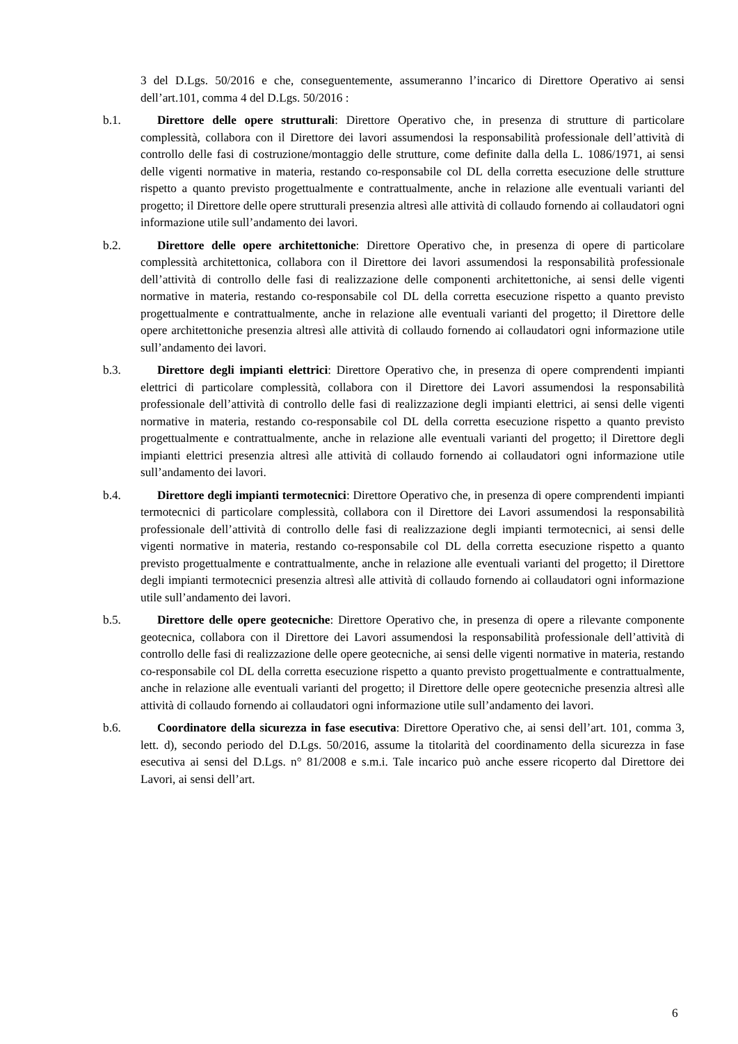3 del D.Lgs. 50/2016 e che, conseguentemente, assumeranno l’incarico di Direttore Operativo ai sensi dell’art.101, comma 4 del D.Lgs. 50/2016 :
b.1. Direttore delle opere strutturali: Direttore Operativo che, in presenza di strutture di particolare complessità, collabora con il Direttore dei lavori assumendosi la responsabilità professionale dell’attività di controllo delle fasi di costruzione/montaggio delle strutture, come definite dalla della L. 1086/1971, ai sensi delle vigenti normative in materia, restando co-responsabile col DL della corretta esecuzione delle strutture rispetto a quanto previsto progettualmente e contrattualmente, anche in relazione alle eventuali varianti del progetto; il Direttore delle opere strutturali presenzia altresì alle attività di collaudo fornendo ai collaudatori ogni informazione utile sull’andamento dei lavori.
b.2. Direttore delle opere architettoniche: Direttore Operativo che, in presenza di opere di particolare complessità architettonica, collabora con il Direttore dei lavori assumendosi la responsabilità professionale dell’attività di controllo delle fasi di realizzazione delle componenti architettoniche, ai sensi delle vigenti normative in materia, restando co-responsabile col DL della corretta esecuzione rispetto a quanto previsto progettualmente e contrattualmente, anche in relazione alle eventuali varianti del progetto; il Direttore delle opere architettoniche presenzia altresì alle attività di collaudo fornendo ai collaudatori ogni informazione utile sull’andamento dei lavori.
b.3. Direttore degli impianti elettrici: Direttore Operativo che, in presenza di opere comprendenti impianti elettrici di particolare complessità, collabora con il Direttore dei Lavori assumendosi la responsabilità professionale dell’attività di controllo delle fasi di realizzazione degli impianti elettrici, ai sensi delle vigenti normative in materia, restando co-responsabile col DL della corretta esecuzione rispetto a quanto previsto progettualmente e contrattualmente, anche in relazione alle eventuali varianti del progetto; il Direttore degli impianti elettrici presenzia altresì alle attività di collaudo fornendo ai collaudatori ogni informazione utile sull’andamento dei lavori.
b.4. Direttore degli impianti termotecnici: Direttore Operativo che, in presenza di opere comprendenti impianti termotecnici di particolare complessità, collabora con il Direttore dei Lavori assumendosi la responsabilità professionale dell’attività di controllo delle fasi di realizzazione degli impianti termotecnici, ai sensi delle vigenti normative in materia, restando co-responsabile col DL della corretta esecuzione rispetto a quanto previsto progettualmente e contrattualmente, anche in relazione alle eventuali varianti del progetto; il Direttore degli impianti termotecnici presenzia altresì alle attività di collaudo fornendo ai collaudatori ogni informazione utile sull’andamento dei lavori.
b.5. Direttore delle opere geotecniche: Direttore Operativo che, in presenza di opere a rilevante componente geotecnica, collabora con il Direttore dei Lavori assumendosi la responsabilità professionale dell’attività di controllo delle fasi di realizzazione delle opere geotecniche, ai sensi delle vigenti normative in materia, restando co-responsabile col DL della corretta esecuzione rispetto a quanto previsto progettualmente e contrattualmente, anche in relazione alle eventuali varianti del progetto; il Direttore delle opere geotecniche presenzia altresì alle attività di collaudo fornendo ai collaudatori ogni informazione utile sull’andamento dei lavori.
b.6. Coordinatore della sicurezza in fase esecutiva: Direttore Operativo che, ai sensi dell’art. 101, comma 3, lett. d), secondo periodo del D.Lgs. 50/2016, assume la titolarità del coordinamento della sicurezza in fase esecutiva ai sensi del D.Lgs. n° 81/2008 e s.m.i. Tale incarico può anche essere ricoperto dal Direttore dei Lavori, ai sensi dell’art.
6